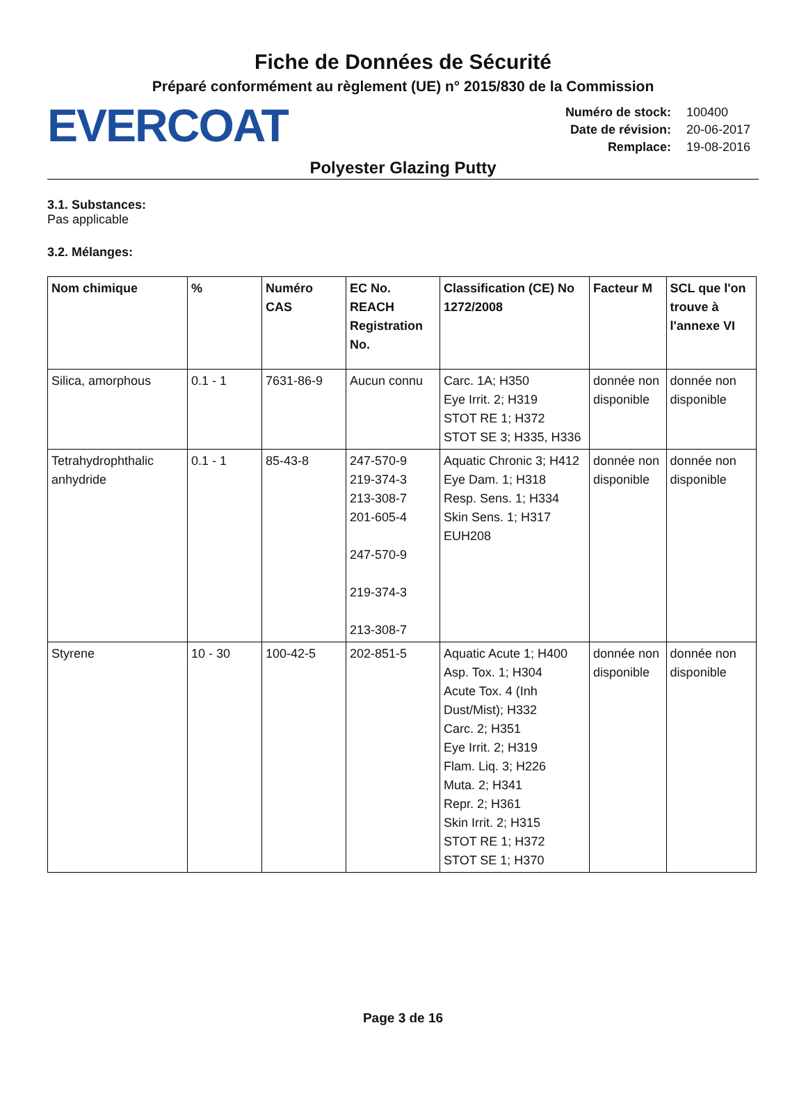Fiche de Données de Sécurité
Préparé conformément au règlement (UE) n° 2015/830 de la Commission
EVERCOAT
| Numéro de stock: | 100400 |
| Date de révision: | 20-06-2017 |
| Remplace: | 19-08-2016 |
Polyester Glazing Putty
3.1. Substances:
Pas applicable
3.2. Mélanges:
| Nom chimique | % | Numéro CAS | EC No. REACH Registration No. | Classification (CE) No 1272/2008 | Facteur M | SCL que l'on trouve à l'annexe VI |
| --- | --- | --- | --- | --- | --- | --- |
| Silica, amorphous | 0.1 - 1 | 7631-86-9 | Aucun connu | Carc. 1A; H350 Eye Irrit. 2; H319 STOT RE 1; H372 STOT SE 3; H335, H336 | donnée non disponible | donnée non disponible |
| Tetrahydrophthalic anhydride | 0.1 - 1 | 85-43-8 | 247-570-9 219-374-3 213-308-7 201-605-4 247-570-9 219-374-3 213-308-7 | Aquatic Chronic 3; H412 Eye Dam. 1; H318 Resp. Sens. 1; H334 Skin Sens. 1; H317 EUH208 | donnée non disponible | donnée non disponible |
| Styrene | 10 - 30 | 100-42-5 | 202-851-5 | Aquatic Acute 1; H400 Asp. Tox. 1; H304 Acute Tox. 4 (Inh Dust/Mist); H332 Carc. 2; H351 Eye Irrit. 2; H319 Flam. Liq. 3; H226 Muta. 2; H341 Repr. 2; H361 Skin Irrit. 2; H315 STOT RE 1; H372 STOT SE 1; H370 | donnée non disponible | donnée non disponible |
Page 3 de 16